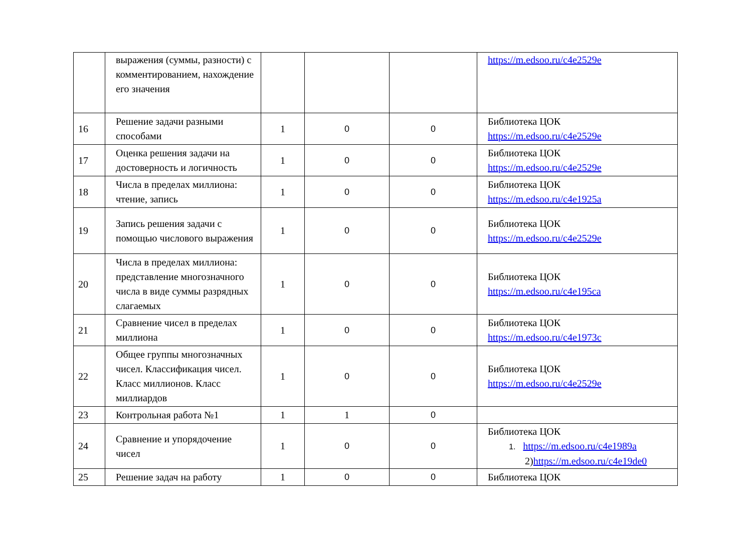| | выражения (суммы, разности) с комментированием, нахождение его значения | | | | https://m.edsoo.ru/c4e2529e |
| 16 | Решение задачи разными способами | 1 | 0 | 0 | Библиотека ЦОК https://m.edsoo.ru/c4e2529e |
| 17 | Оценка решения задачи на достоверность и логичность | 1 | 0 | 0 | Библиотека ЦОК https://m.edsoo.ru/c4e2529e |
| 18 | Числа в пределах миллиона: чтение, запись | 1 | 0 | 0 | Библиотека ЦОК https://m.edsoo.ru/c4e1925a |
| 19 | Запись решения задачи с помощью числового выражения | 1 | 0 | 0 | Библиотека ЦОК https://m.edsoo.ru/c4e2529e |
| 20 | Числа в пределах миллиона: представление многозначного числа в виде суммы разрядных слагаемых | 1 | 0 | 0 | Библиотека ЦОК https://m.edsoo.ru/c4e195ca |
| 21 | Сравнение чисел в пределах миллиона | 1 | 0 | 0 | Библиотека ЦОК https://m.edsoo.ru/c4e1973c |
| 22 | Общее группы многозначных чисел. Классификация чисел. Класс миллионов. Класс миллиардов | 1 | 0 | 0 | Библиотека ЦОК https://m.edsoo.ru/c4e2529e |
| 23 | Контрольная работа №1 | 1 | 1 | 0 | |
| 24 | Сравнение и упорядочение чисел | 1 | 0 | 0 | Библиотека ЦОК 1. https://m.edsoo.ru/c4e1989a 2) https://m.edsoo.ru/c4e19de0 |
| 25 | Решение задач на работу | 1 | 0 | 0 | Библиотека ЦОК |